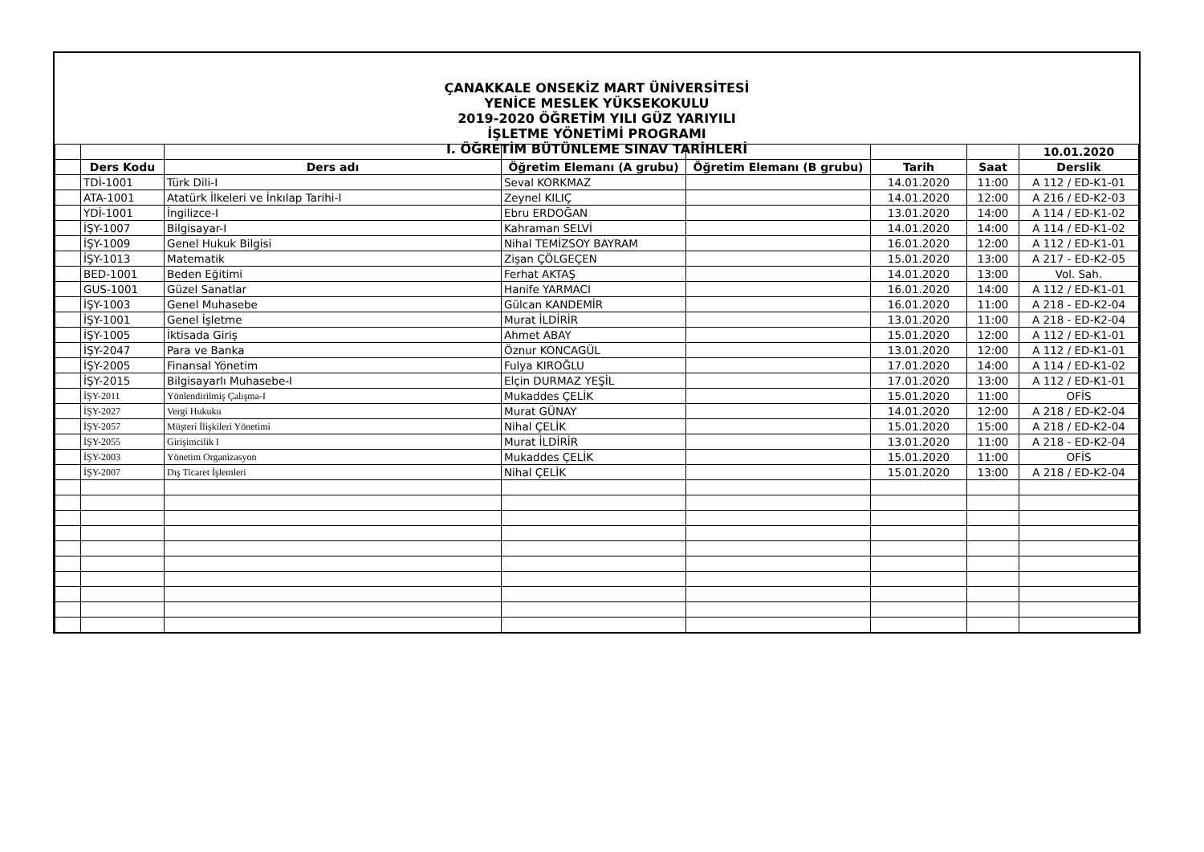ÇANAKKALE ONSEKİZ MART ÜNİVERSİTESİ
YENİCE MESLEK YÜKSEKOKULU
2019-2020 ÖĞRETİM YILI GÜZ YARIYILI
İŞLETME YÖNETİMİ PROGRAMI
I. ÖĞRETİM BÜTÜNLEME SINAV TARİHLERİ
| | | | | | | | 10.01.2020 |
| | Ders Kodu | Ders adı | Öğretim Elemanı (A grubu) | Öğretim Elemanı (B grubu) | Tarih | Saat | Derslik |
| | TDİ-1001 | Türk Dili-I | Seval KORKMAZ | | 14.01.2020 | 11:00 | A 112 / ED-K1-01 |
| | ATA-1001 | Atatürk İlkeleri ve İnkılap Tarihi-I | Zeynel KILIÇ | | 14.01.2020 | 12:00 | A 216 / ED-K2-03 |
| | YDİ-1001 | İngilizce-I | Ebru ERDOĞAN | | 13.01.2020 | 14:00 | A 114 / ED-K1-02 |
| | İŞY-1007 | Bilgisayar-I | Kahraman SELVİ | | 14.01.2020 | 14:00 | A 114 / ED-K1-02 |
| | İŞY-1009 | Genel Hukuk Bilgisi | Nihal TEMİZSOY BAYRAM | | 16.01.2020 | 12:00 | A 112 / ED-K1-01 |
| | İŞY-1013 | Matematik | Zişan ÇÖLGEÇEN | | 15.01.2020 | 13:00 | A 217 - ED-K2-05 |
| | BED-1001 | Beden Eğitimi | Ferhat AKTAŞ | | 14.01.2020 | 13:00 | Vol. Sah. |
| | GUS-1001 | Güzel Sanatlar | Hanife YARMACI | | 16.01.2020 | 14:00 | A 112 / ED-K1-01 |
| | İŞY-1003 | Genel Muhasebe | Gülcan KANDEMİR | | 16.01.2020 | 11:00 | A 218 - ED-K2-04 |
| | İŞY-1001 | Genel İşletme | Murat İLDİRİR | | 13.01.2020 | 11:00 | A 218 - ED-K2-04 |
| | İŞY-1005 | İktisada Giriş | Ahmet ABAY | | 15.01.2020 | 12:00 | A 112 / ED-K1-01 |
| | İŞY-2047 | Para ve Banka | Öznur KONCAGÜL | | 13.01.2020 | 12:00 | A 112 / ED-K1-01 |
| | İŞY-2005 | Finansal Yönetim | Fulya KIROĞLU | | 17.01.2020 | 14:00 | A 114 / ED-K1-02 |
| | İŞY-2015 | Bilgisayarlı Muhasebe-I | Elçin DURMAZ YEŞİL | | 17.01.2020 | 13:00 | A 112 / ED-K1-01 |
| | İŞY-2011 | Yönlendirilmiş Çalışma-I | Mukaddes ÇELİK | | 15.01.2020 | 11:00 | OFİS |
| | İŞY-2027 | Vergi Hukuku | Murat GÜNAY | | 14.01.2020 | 12:00 | A 218 / ED-K2-04 |
| | İŞY-2057 | Müşteri İlişkileri Yönetimi | Nihal ÇELİK | | 15.01.2020 | 15:00 | A 218 / ED-K2-04 |
| | İŞY-2055 | Girişimcilik I | Murat İLDİRİR | | 13.01.2020 | 11:00 | A 218 - ED-K2-04 |
| | İŞY-2003 | Yönetim Organizasyon | Mukaddes ÇELİK | | 15.01.2020 | 11:00 | OFİS |
| | İŞY-2007 | Dış Ticaret İşlemleri | Nihal ÇELİK | | 15.01.2020 | 13:00 | A 218 / ED-K2-04 |